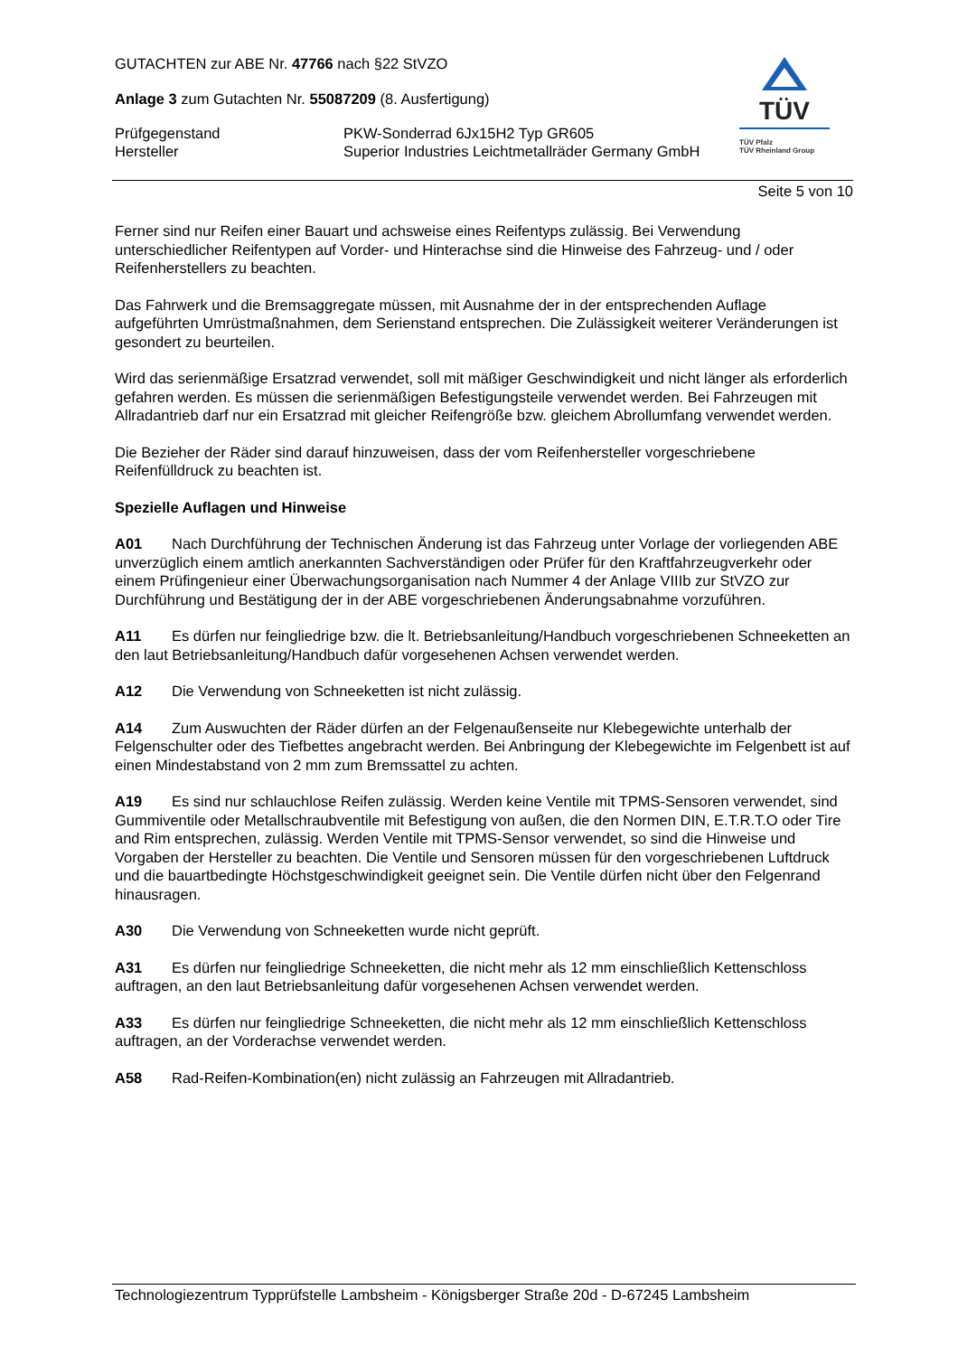TÜV
TÜV Pfalz
TÜV Rheinland Group
GUTACHTEN zur ABE Nr. 47766 nach §22 StVZO
Anlage 3 zum Gutachten Nr. 55087209 (8. Ausfertigung)
Prüfgegenstand PKW-Sonderrad 6Jx15H2 Typ GR605
Hersteller Superior Industries Leichtmetallräder Germany GmbH
Seite 5 von 10
Ferner sind nur Reifen einer Bauart und achsweise eines Reifentyps zulässig. Bei Verwendung unterschiedlicher Reifentypen auf Vorder- und Hinterachse sind die Hinweise des Fahrzeug- und / oder Reifenherstellers zu beachten.
Das Fahrwerk und die Bremsaggregate müssen, mit Ausnahme der in der entsprechenden Auflage aufgeführten Umrüstmaßnahmen, dem Serienstand entsprechen. Die Zulässigkeit weiterer Veränderungen ist gesondert zu beurteilen.
Wird das serienmäßige Ersatzrad verwendet, soll mit mäßiger Geschwindigkeit und nicht länger als erforderlich gefahren werden. Es müssen die serienmäßigen Befestigungsteile verwendet werden. Bei Fahrzeugen mit Allradantrieb darf nur ein Ersatzrad mit gleicher Reifengröße bzw. gleichem Abrollumfang verwendet werden.
Die Bezieher der Räder sind darauf hinzuweisen, dass der vom Reifenhersteller vorgeschriebene Reifenfülldruck zu beachten ist.
Spezielle Auflagen und Hinweise
A01 Nach Durchführung der Technischen Änderung ist das Fahrzeug unter Vorlage der vorliegenden ABE unverzüglich einem amtlich anerkannten Sachverständigen oder Prüfer für den Kraftfahrzeugverkehr oder einem Prüfingenieur einer Überwachungsorganisation nach Nummer 4 der Anlage VIIIb zur StVZO zur Durchführung und Bestätigung der in der ABE vorgeschriebenen Änderungsabnahme vorzuführen.
A11 Es dürfen nur feingliedrige bzw. die lt. Betriebsanleitung/Handbuch vorgeschriebenen Schneeketten an den laut Betriebsanleitung/Handbuch dafür vorgesehenen Achsen verwendet werden.
A12 Die Verwendung von Schneeketten ist nicht zulässig.
A14 Zum Auswuchten der Räder dürfen an der Felgenaußenseite nur Klebegewichte unterhalb der Felgenschulter oder des Tiefbettes angebracht werden. Bei Anbringung der Klebegewichte im Felgenbett ist auf einen Mindestabstand von 2 mm zum Bremssattel zu achten.
A19 Es sind nur schlauchlose Reifen zulässig. Werden keine Ventile mit TPMS-Sensoren verwendet, sind Gummiventile oder Metallschraubventile mit Befestigung von außen, die den Normen DIN, E.T.R.T.O oder Tire and Rim entsprechen, zulässig. Werden Ventile mit TPMS-Sensor verwendet, so sind die Hinweise und Vorgaben der Hersteller zu beachten. Die Ventile und Sensoren müssen für den vorgeschriebenen Luftdruck und die bauartbedingte Höchstgeschwindigkeit geeignet sein. Die Ventile dürfen nicht über den Felgenrand hinausragen.
A30 Die Verwendung von Schneeketten wurde nicht geprüft.
A31 Es dürfen nur feingliedrige Schneeketten, die nicht mehr als 12 mm einschließlich Kettenschloss auftragen, an den laut Betriebsanleitung dafür vorgesehenen Achsen verwendet werden.
A33 Es dürfen nur feingliedrige Schneeketten, die nicht mehr als 12 mm einschließlich Kettenschloss auftragen, an der Vorderachse verwendet werden.
A58 Rad-Reifen-Kombination(en) nicht zulässig an Fahrzeugen mit Allradantrieb.
Technologiezentrum Typprüfstelle Lambsheim - Königsberger Straße 20d - D-67245 Lambsheim